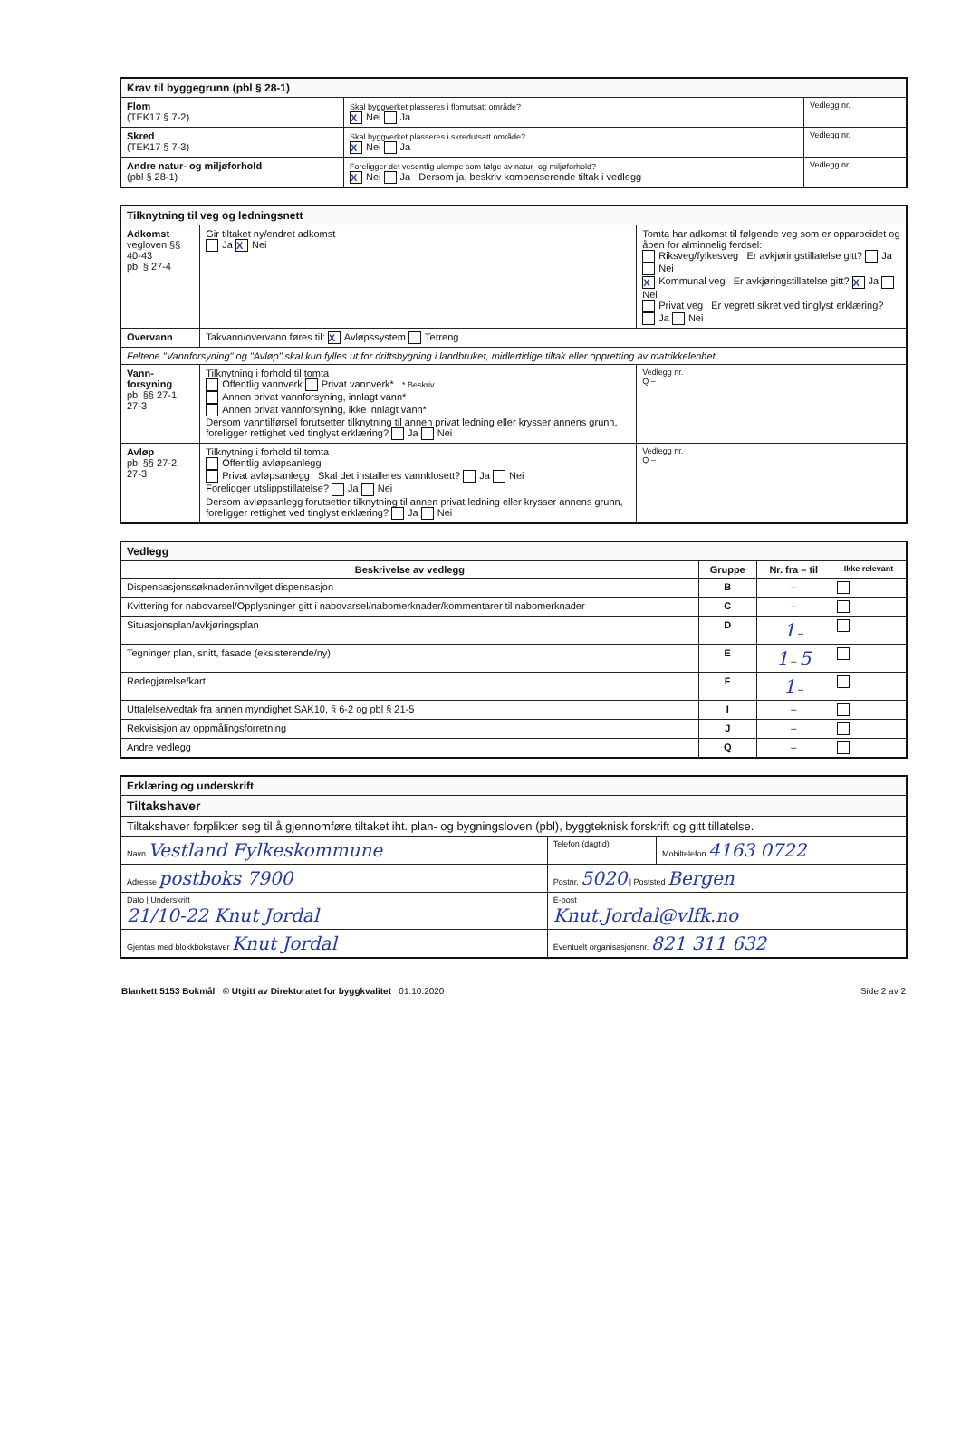| Krav til byggegrunn (pbl § 28-1) | | |
| Flom (TEK17 § 7-2) | Skal byggverket plasseres i flomutsatt område? X Nei Ja | Vedlegg nr. |
| Skred (TEK17 § 7-3) | Skal byggverket plasseres i skredutsatt område? X Nei Ja | Vedlegg nr. |
| Andre natur- og miljøforhold (pbl § 28-1) | Foreligger det vesentlig ulempe som følge av natur- og miljøforhold? X Nei Ja Dersom ja, beskriv kompenserende tiltak i vedlegg | Vedlegg nr. |
| Tilknytning til veg og ledningsnett | | | |
| Adkomst vegloven §§ 40-43 pbl § 27-4 | Gir tiltaket ny/endret adkomst Ja X Nei | Tomta har adkomst til følgende veg som er opparbeidet og åpen for alminnelig ferdsel: Riksveg/fylkesveg Er avkjøringstillatelse gitt? Ja Nei X Kommunal veg Er avkjøringstillatelse gitt? X Ja Nei Privat veg Er vegrett sikret ved tinglyst erklæring? Ja Nei | |
| Overvann | Takvann/overvann føres til: X Avløpssystem Terreng | | |
| Feltene "Vannforsyning" og "Avløp" skal kun fylles ut for driftsbygning i landbruket, midlertidige tiltak eller oppretting av matrikkelenhet. | | | |
| Vann-forsyning pbl §§ 27-1, 27-3 | Tilknytning i forhold til tomta Offentlig vannverk Privat vannverk* * Beskriv Annen privat vannforsyning, innlagt vann* Annen privat vannforsyning, ikke innlagt vann* Dersom vanntilførsel forutsetter tilknytning til annen privat ledning eller krysser annens grunn, foreligger rettighet ved tinglyst erklæring? Ja Nei | | Vedlegg nr. Q – |
| Avløp pbl §§ 27-2, 27-3 | Tilknytning i forhold til tomta Offentlig avløpsanlegg Privat avløpsanlegg Skal det installeres vannklosett? Ja Nei Foreligger utslippstillatelse? Ja Nei Dersom avløpsanlegg forutsetter tilknytning til annen privat ledning eller krysser annens grunn, foreligger rettighet ved tinglyst erklæring? Ja Nei | | Vedlegg nr. Q – |
| Vedlegg | | | |
| Beskrivelse av vedlegg | Gruppe | Nr. fra – til | Ikke relevant |
| Dispensasjonssøknader/innvilget dispensasjon | B | – | |
| Kvittering for nabovarsel/Opplysninger gitt i nabovarsel/nabomerknader/kommentarer til nabomerknader | C | – | |
| Situasjonsplan/avkjøringsplan | D | 1 – | |
| Tegninger plan, snitt, fasade (eksisterende/ny) | E | 1 – 5 | |
| Redegjørelse/kart | F | 1 – | |
| Uttalelse/vedtak fra annen myndighet SAK10, § 6-2 og pbl § 21-5 | I | – | |
| Rekvisisjon av oppmålingsforretning | J | – | |
| Andre vedlegg | Q | – | |
| Erklæring og underskrift | | |
| Tiltakshaver | | |
| Tiltakshaver forplikter seg til å gjennomføre tiltaket iht. plan- og bygningsloven (pbl), byggteknisk forskrift og gitt tillatelse. | | |
| Navn Vestland Fylkeskommune | Telefon (dagtid) | Mobiltelefon 4163 0722 |
| Adresse postboks 7900 | Postnr. 5020 / Poststed Bergen | |
| Dato / Underskrift 21/10-22 Knut Jordal | E-post Knut.Jordal@vlfk.no | |
| Gjentas med blokkbokstaver Knut Jordal | Eventuelt organisasjonsnr. 821 311 632 | |
Blankett 5153 Bokmål © Utgitt av Direktoratet for byggkvalitet 01.10.2020 Side 2 av 2